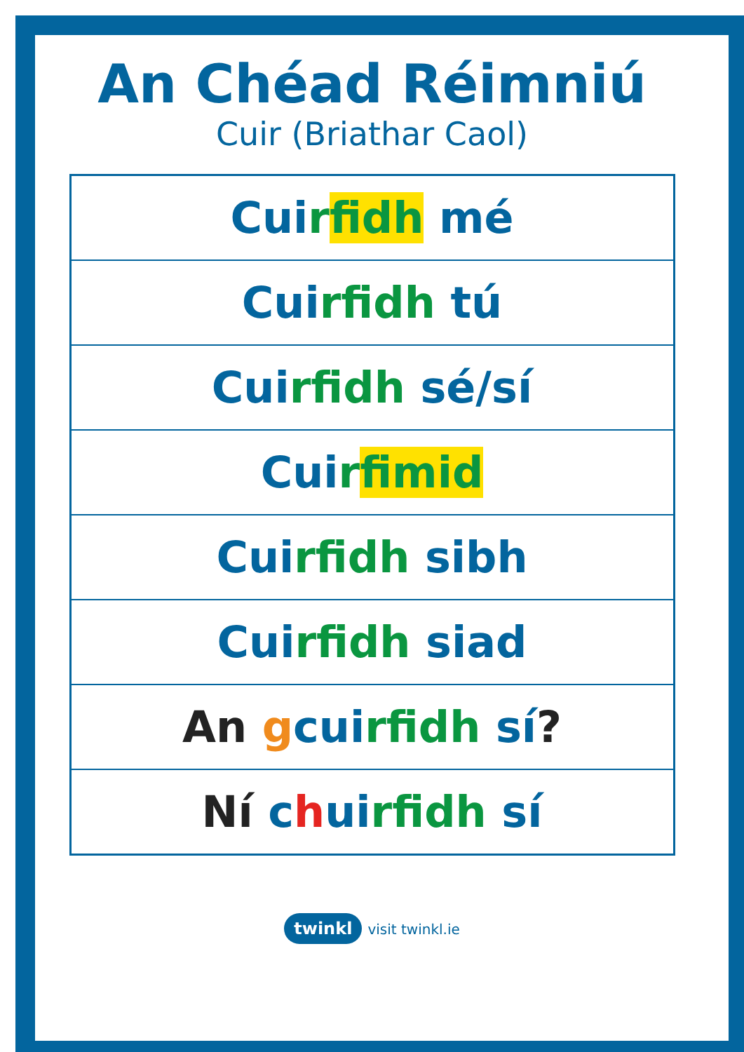An Chéad Réimniú
Cuir (Briathar Caol)
| Cui r fidh mé |
| Cui rfidh tú |
| Cui rfidh sé/sí |
| Cui r fimid |
| Cui rfidh sibh |
| Cui rfidh siad |
| An g cui rfidh sí ? |
| Ní c h ui rfidh sí |
twinkl visit twinkl.ie